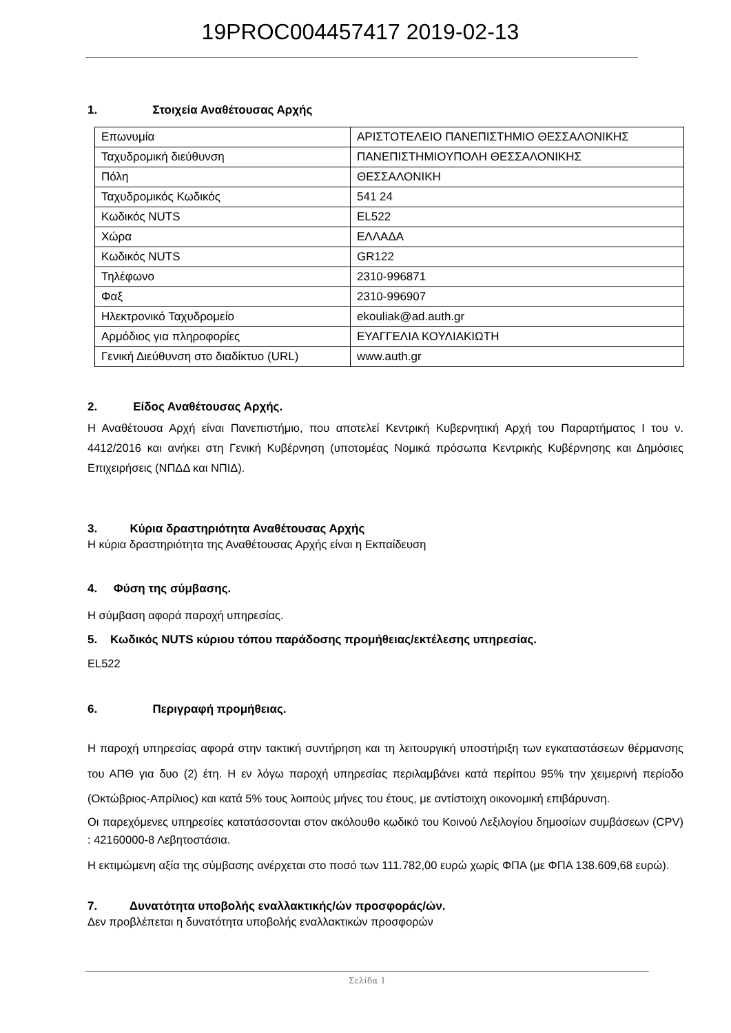19PROC004457417 2019-02-13
1. Στοιχεία Αναθέτουσας Αρχής
| Επωνυμία | ΑΡΙΣΤΟΤΕΛΕΙΟ ΠΑΝΕΠΙΣΤΗΜΙΟ ΘΕΣΣΑΛΟΝΙΚΗΣ |
| Ταχυδρομική διεύθυνση | ΠΑΝΕΠΙΣΤΗΜΙΟΥΠΟΛΗ ΘΕΣΣΑΛΟΝΙΚΗΣ |
| Πόλη | ΘΕΣΣΑΛΟΝΙΚΗ |
| Ταχυδρομικός Κωδικός | 541 24 |
| Κωδικός NUTS | EL522 |
| Χώρα | ΕΛΛΑΔΑ |
| Κωδικός NUTS | GR122 |
| Τηλέφωνο | 2310-996871 |
| Φαξ | 2310-996907 |
| Ηλεκτρονικό Ταχυδρομείο | ekouliak@ad.auth.gr |
| Αρμόδιος για πληροφορίες | ΕΥΑΓΓΕΛΙΑ ΚΟΥΛΙΑΚΙΩΤΗ |
| Γενική Διεύθυνση στο διαδίκτυο (URL) | www.auth.gr |
2. Είδος Αναθέτουσας Αρχής.
Η Αναθέτουσα Αρχή είναι Πανεπιστήμιο, που αποτελεί Κεντρική Κυβερνητική Αρχή του Παραρτήματος Ι του ν. 4412/2016 και ανήκει στη Γενική Κυβέρνηση (υποτομέας Νομικά πρόσωπα Κεντρικής Κυβέρνησης και Δημόσιες Επιχειρήσεις (ΝΠΔΔ και ΝΠΙΔ).
3. Κύρια δραστηριότητα Αναθέτουσας Αρχής
Η κύρια δραστηριότητα της Αναθέτουσας Αρχής είναι η Εκπαίδευση
4. Φύση της σύμβασης.
Η σύμβαση αφορά παροχή υπηρεσίας.
5. Κωδικός NUTS κύριου τόπου παράδοσης προμήθειας/εκτέλεσης υπηρεσίας.
EL522
6. Περιγραφή προμήθειας.
Η παροχή υπηρεσίας αφορά στην τακτική συντήρηση και τη λειτουργική υποστήριξη των εγκαταστάσεων θέρμανσης του ΑΠΘ για δυο (2) έτη. Η εν λόγω παροχή υπηρεσίας περιλαμβάνει κατά περίπου 95% την χειμερινή περίοδο (Οκτώβριος-Απρίλιος) και κατά 5% τους λοιπούς μήνες του έτους, με αντίστοιχη οικονομική επιβάρυνση.
Οι παρεχόμενες υπηρεσίες κατατάσσονται στον ακόλουθο κωδικό του Κοινού Λεξιλογίου δημοσίων συμβάσεων (CPV) : 42160000-8 Λεβητοστάσια.
Η εκτιμώμενη αξία της σύμβασης ανέρχεται στο ποσό των 111.782,00 ευρώ χωρίς ΦΠΑ (με ΦΠΑ 138.609,68 ευρώ).
7. Δυνατότητα υποβολής εναλλακτικής/ών προσφοράς/ών.
Δεν προβλέπεται η δυνατότητα υποβολής εναλλακτικών προσφορών
Σελίδα 1